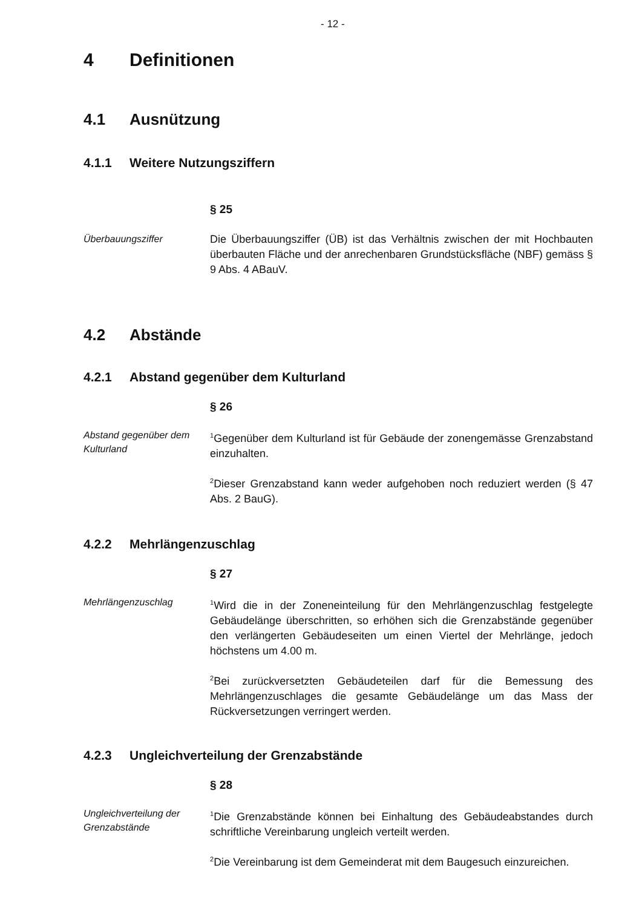- 12 -
4 Definitionen
4.1 Ausnützung
4.1.1 Weitere Nutzungsziffern
§ 25
Überbauungsziffer
Die Überbauungsziffer (ÜB) ist das Verhältnis zwischen der mit Hochbauten überbauten Fläche und der anrechenbaren Grundstücksfläche (NBF) gemäss § 9 Abs. 4 ABauV.
4.2 Abstände
4.2.1 Abstand gegenüber dem Kulturland
§ 26
Abstand gegenüber dem Kulturland
<sup>1</sup> Gegenüber dem Kulturland ist für Gebäude der zonengemässe Grenzabstand einzuhalten.
<sup>2</sup> Dieser Grenzabstand kann weder aufgehoben noch reduziert werden (§ 47 Abs. 2 BauG).
4.2.2 Mehrlängenzuschlag
§ 27
Mehrlängenzuschlag
<sup>1</sup> Wird die in der Zoneneinteilung für den Mehrlängenzuschlag festgelegte Gebäudelänge überschritten, so erhöhen sich die Grenzabstände gegenüber den verlängerten Gebäudeseiten um einen Viertel der Mehrlänge, jedoch höchstens um 4.00 m.
<sup>2</sup> Bei zurückversetzten Gebäudeteilen darf für die Bemessung des Mehrlängenzuschlages die gesamte Gebäudelänge um das Mass der Rückversetzungen verringert werden.
4.2.3 Ungleichverteilung der Grenzabstände
§ 28
Ungleichverteilung der Grenzabstände
<sup>1</sup> Die Grenzabstände können bei Einhaltung des Gebäudeabstandes durch schriftliche Vereinbarung ungleich verteilt werden.
<sup>2</sup> Die Vereinbarung ist dem Gemeinderat mit dem Baugesuch einzureichen.